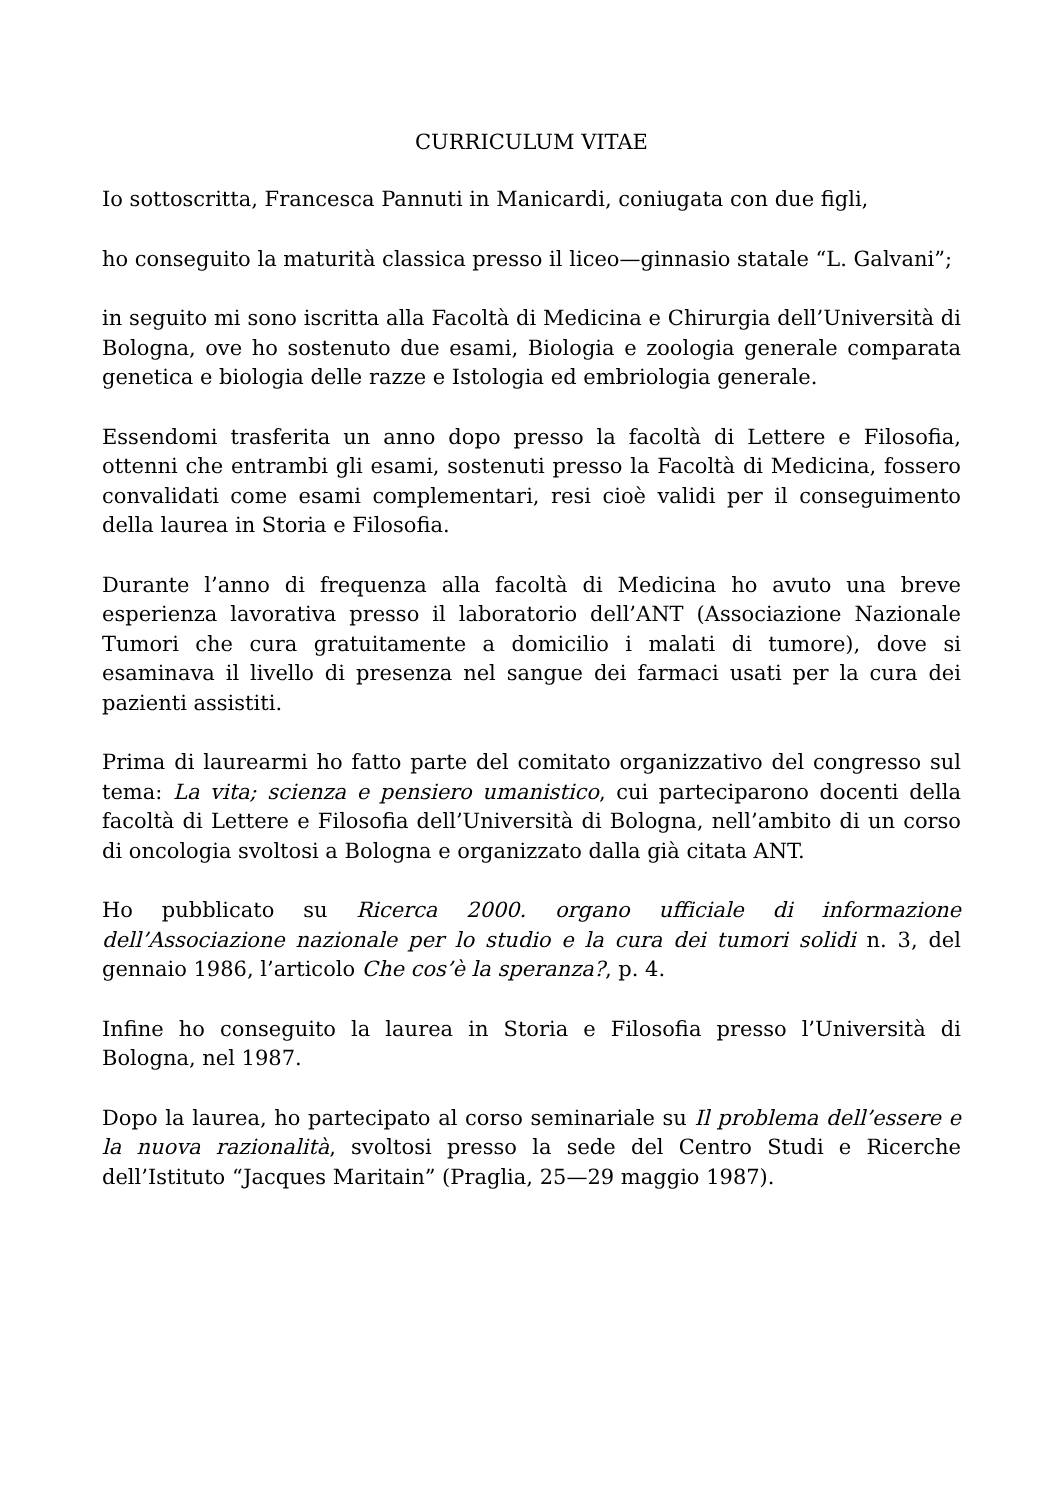CURRICULUM VITAE
Io sottoscritta, Francesca Pannuti in Manicardi, coniugata con due figli,
ho conseguito la maturità classica presso il liceo—ginnasio statale “L. Galvani”;
in seguito mi sono iscritta alla Facoltà di Medicina e Chirurgia dell’Università di Bologna, ove ho sostenuto due esami, Biologia e zoologia generale comparata genetica e biologia delle razze e Istologia ed embriologia generale.
Essendomi trasferita un anno dopo presso la facoltà di Lettere e Filosofia, ottenni che entrambi gli esami, sostenuti presso la Facoltà di Medicina, fossero convalidati come esami complementari, resi cioè validi per il conseguimento della laurea in Storia e Filosofia.
Durante l’anno di frequenza alla facoltà di Medicina ho avuto una breve esperienza lavorativa presso il laboratorio dell’ANT (Associazione Nazionale Tumori che cura gratuitamente a domicilio i malati di tumore), dove si esaminava il livello di presenza nel sangue dei farmaci usati per la cura dei pazienti assistiti.
Prima di laurearmi ho fatto parte del comitato organizzativo del congresso sul tema: La vita; scienza e pensiero umanistico, cui parteciparono docenti della facoltà di Lettere e Filosofia dell’Università di Bologna, nell’ambito di un corso di oncologia svoltosi a Bologna e organizzato dalla già citata ANT.
Ho pubblicato su Ricerca 2000. organo ufficiale di informazione dell’Associazione nazionale per lo studio e la cura dei tumori solidi n. 3, del gennaio 1986, l’articolo Che cos’è la speranza?, p. 4.
Infine ho conseguito la laurea in Storia e Filosofia presso l’Università di Bologna, nel 1987.
Dopo la laurea, ho partecipato al corso seminariale su Il problema dell’essere e la nuova razionalità, svoltosi presso la sede del Centro Studi e Ricerche dell’Istituto “Jacques Maritain” (Praglia, 25—29 maggio 1987).